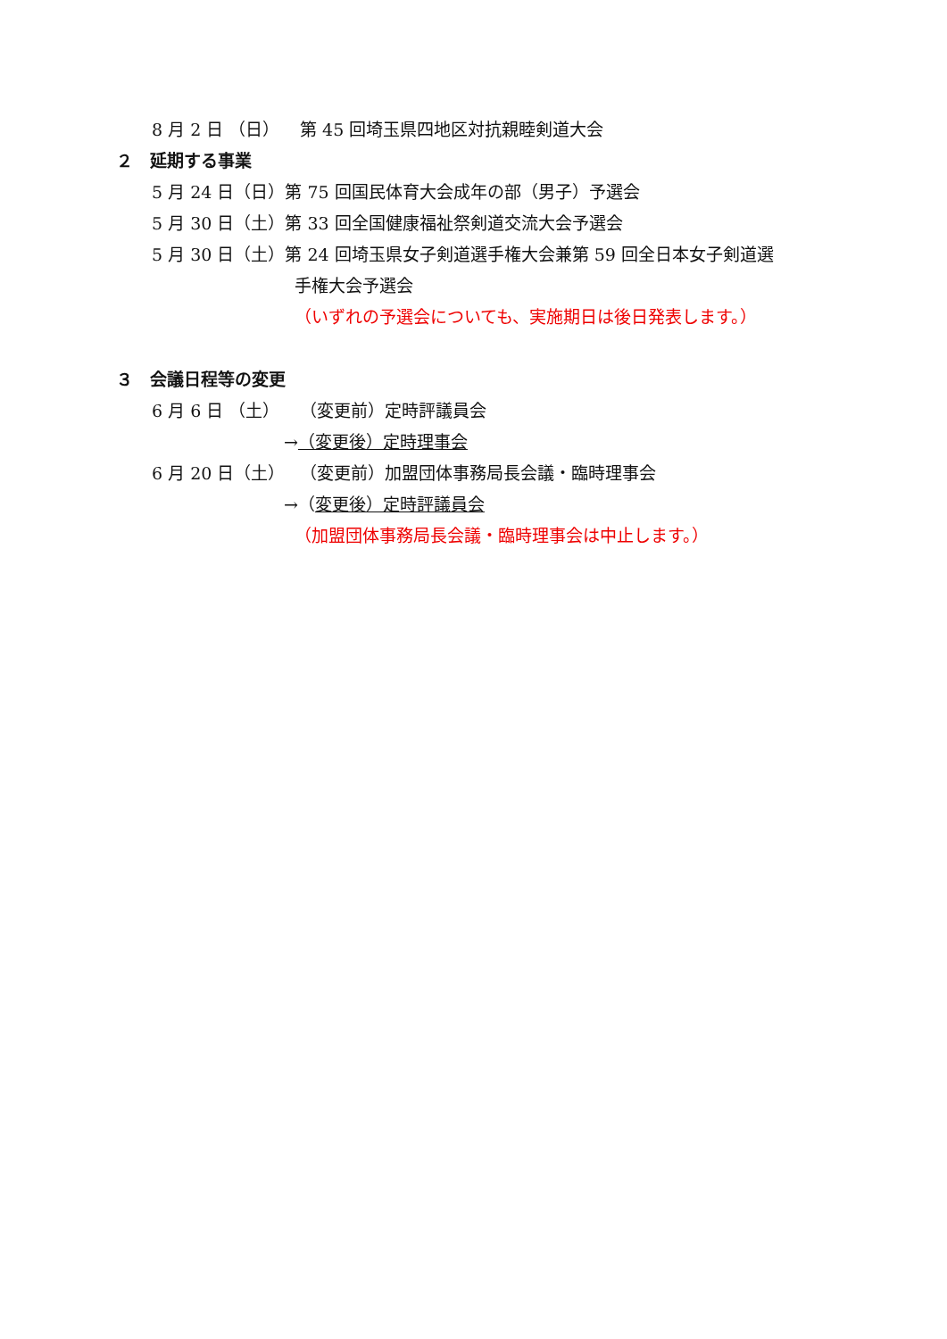8 月 2 日 （日） 第 45 回埼玉県四地区対抗親睦剣道大会
２　延期する事業
5 月 24 日（日）第 75 回国民体育大会成年の部（男子）予選会
5 月 30 日（土）第 33 回全国健康福祉祭剣道交流大会予選会
5 月 30 日（土）第 24 回埼玉県女子剣道選手権大会兼第 59 回全日本女子剣道選
手権大会予選会
（いずれの予選会についても、実施期日は後日発表します。）
３　会議日程等の変更
6 月 6 日 （土） （変更前）定時評議員会
→（変更後）定時理事会
6 月 20 日（土） （変更前）加盟団体事務局長会議・臨時理事会
→（変更後）定時評議員会
（加盟団体事務局長会議・臨時理事会は中止します。）